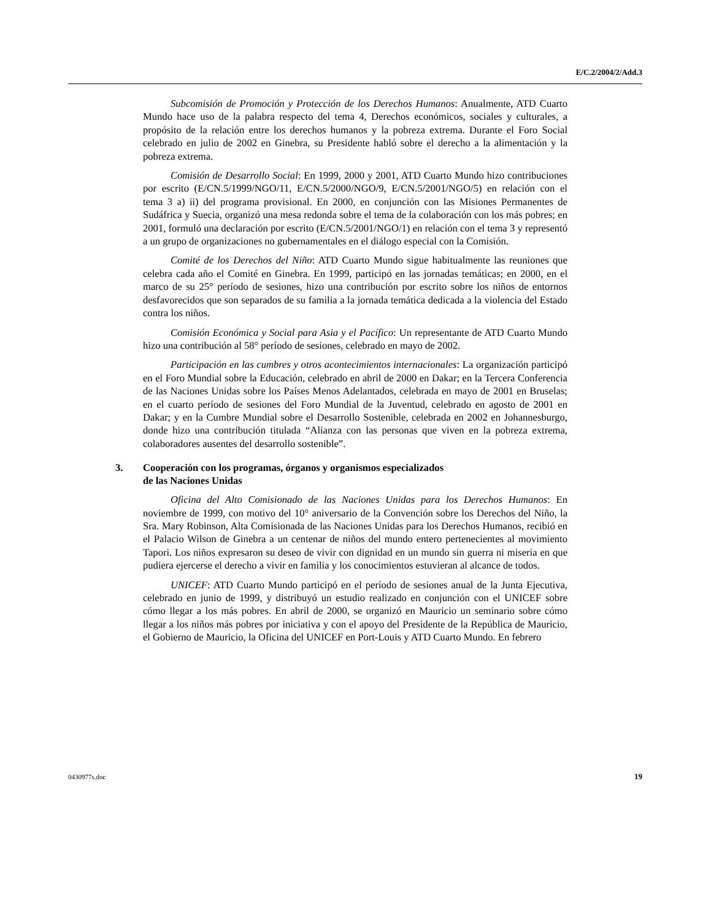E/C.2/2004/2/Add.3
Subcomisión de Promoción y Protección de los Derechos Humanos: Anualmente, ATD Cuarto Mundo hace uso de la palabra respecto del tema 4, Derechos económicos, sociales y culturales, a propósito de la relación entre los derechos humanos y la pobreza extrema. Durante el Foro Social celebrado en julio de 2002 en Ginebra, su Presidente habló sobre el derecho a la alimentación y la pobreza extrema.
Comisión de Desarrollo Social: En 1999, 2000 y 2001, ATD Cuarto Mundo hizo contribuciones por escrito (E/CN.5/1999/NGO/11, E/CN.5/2000/NGO/9, E/CN.5/2001/NGO/5) en relación con el tema 3 a) ii) del programa provisional. En 2000, en conjunción con las Misiones Permanentes de Sudáfrica y Suecia, organizó una mesa redonda sobre el tema de la colaboración con los más pobres; en 2001, formuló una declaración por escrito (E/CN.5/2001/NGO/1) en relación con el tema 3 y representó a un grupo de organizaciones no gubernamentales en el diálogo especial con la Comisión.
Comité de los Derechos del Niño: ATD Cuarto Mundo sigue habitualmente las reuniones que celebra cada año el Comité en Ginebra. En 1999, participó en las jornadas temáticas; en 2000, en el marco de su 25° período de sesiones, hizo una contribución por escrito sobre los niños de entornos desfavorecidos que son separados de su familia a la jornada temática dedicada a la violencia del Estado contra los niños.
Comisión Económica y Social para Asia y el Pacífico: Un representante de ATD Cuarto Mundo hizo una contribución al 58° período de sesiones, celebrado en mayo de 2002.
Participación en las cumbres y otros acontecimientos internacionales: La organización participó en el Foro Mundial sobre la Educación, celebrado en abril de 2000 en Dakar; en la Tercera Conferencia de las Naciones Unidas sobre los Países Menos Adelantados, celebrada en mayo de 2001 en Bruselas; en el cuarto período de sesiones del Foro Mundial de la Juventud, celebrado en agosto de 2001 en Dakar; y en la Cumbre Mundial sobre el Desarrollo Sostenible, celebrada en 2002 en Johannesburgo, donde hizo una contribución titulada “Alianza con las personas que viven en la pobreza extrema, colaboradores ausentes del desarrollo sostenible”.
3. Cooperación con los programas, órganos y organismos especializados
de las Naciones Unidas
Oficina del Alto Comisionado de las Naciones Unidas para los Derechos Humanos: En noviembre de 1999, con motivo del 10° aniversario de la Convención sobre los Derechos del Niño, la Sra. Mary Robinson, Alta Comisionada de las Naciones Unidas para los Derechos Humanos, recibió en el Palacio Wilson de Ginebra a un centenar de niños del mundo entero pertenecientes al movimiento Tapori. Los niños expresaron su deseo de vivir con dignidad en un mundo sin guerra ni miseria en que pudiera ejercerse el derecho a vivir en familia y los conocimientos estuvieran al alcance de todos.
UNICEF: ATD Cuarto Mundo participó en el período de sesiones anual de la Junta Ejecutiva, celebrado en junio de 1999, y distribuyó un estudio realizado en conjunción con el UNICEF sobre cómo llegar a los más pobres. En abril de 2000, se organizó en Mauricio un seminario sobre cómo llegar a los niños más pobres por iniciativa y con el apoyo del Presidente de la República de Mauricio, el Gobierno de Mauricio, la Oficina del UNICEF en Port-Louis y ATD Cuarto Mundo. En febrero
0430977s.doc 19